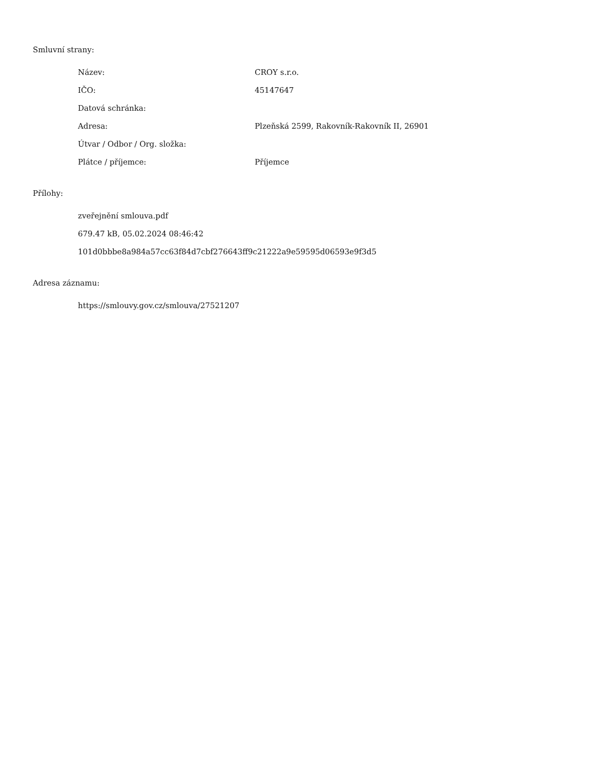Smluvní strany:
| Název: | CROY s.r.o. |
| IČO: | 45147647 |
| Datová schránka: | |
| Adresa: | Plzeňská 2599, Rakovník-Rakovník II, 26901 |
| Útvar / Odbor / Org. složka: | |
| Plátce / příjemce: | Příjemce |
Přílohy:
zveřejnění smlouva.pdf
679.47 kB, 05.02.2024 08:46:42
101d0bbbe8a984a57cc63f84d7cbf276643ff9c21222a9e59595d06593e9f3d5
Adresa záznamu:
https://smlouvy.gov.cz/smlouva/27521207